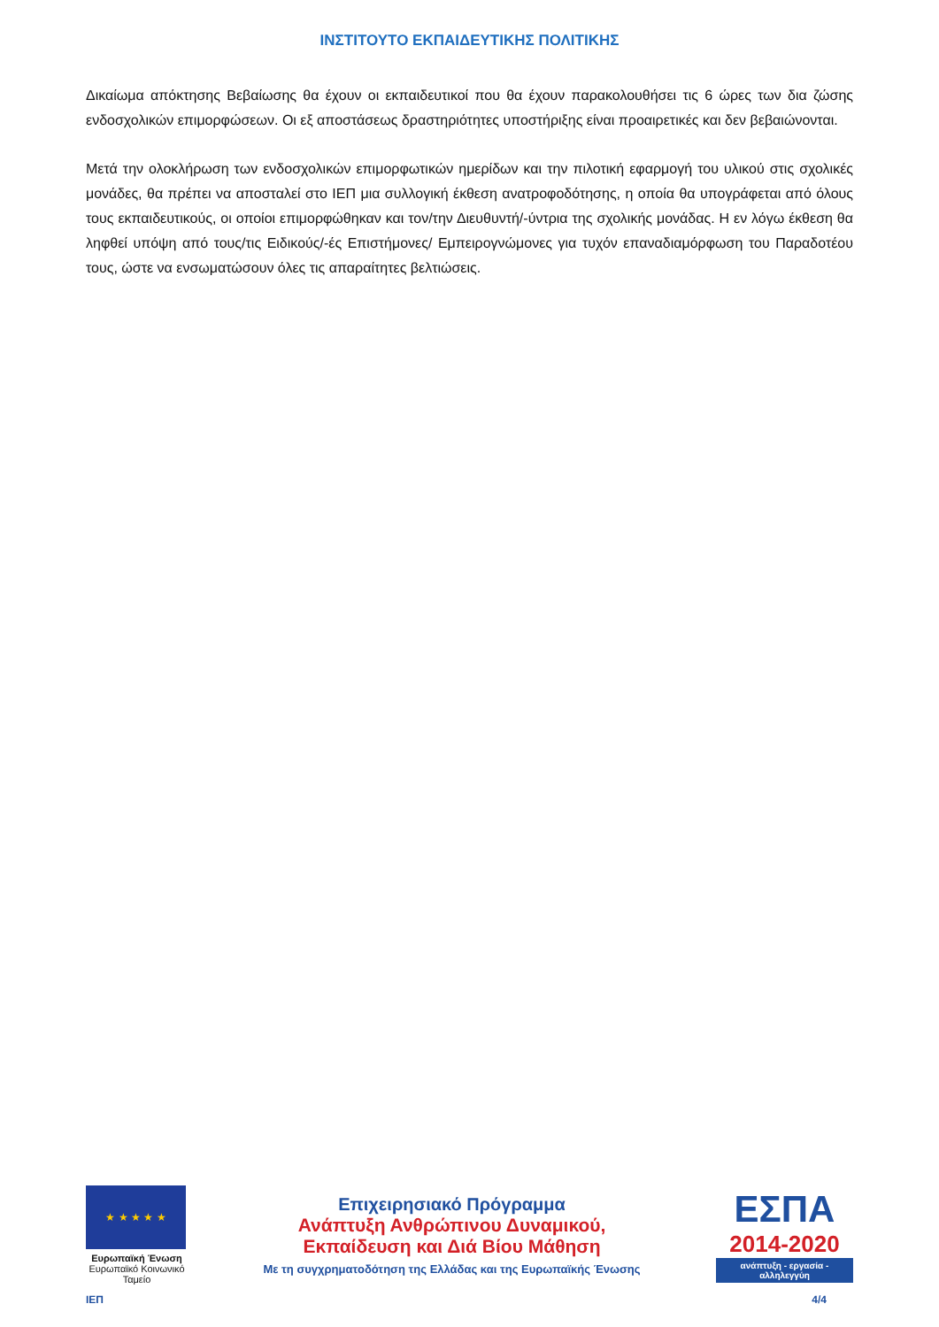ΙΝΣΤΙΤΟΥΤΟ ΕΚΠΑΙΔΕΥΤΙΚΗΣ ΠΟΛΙΤΙΚΗΣ
Δικαίωμα απόκτησης Βεβαίωσης θα έχουν οι εκπαιδευτικοί που θα έχουν παρακολουθήσει τις 6 ώρες των δια ζώσης ενδοσχολικών επιμορφώσεων. Οι εξ αποστάσεως δραστηριότητες υποστήριξης είναι προαιρετικές και δεν βεβαιώνονται.
Μετά την ολοκλήρωση των ενδοσχολικών επιμορφωτικών ημερίδων και την πιλοτική εφαρμογή του υλικού στις σχολικές μονάδες, θα πρέπει να αποσταλεί στο ΙΕΠ μια συλλογική έκθεση ανατροφοδότησης, η οποία θα υπογράφεται από όλους τους εκπαιδευτικούς, οι οποίοι επιμορφώθηκαν και τον/την Διευθυντή/-ύντρια της σχολικής μονάδας. Η εν λόγω έκθεση θα ληφθεί υπόψη από τους/τις Ειδικούς/-ές Επιστήμονες/ Εμπειρογνώμονες για τυχόν επαναδιαμόρφωση του Παραδοτέου τους, ώστε να ενσωματώσουν όλες τις απαραίτητες βελτιώσεις.
★ ★ ★ ★ ★
Ευρωπαϊκή Ένωση
Ευρωπαϊκό Κοινωνικό Ταμείο
Επιχειρησιακό Πρόγραμμα
Ανάπτυξη Ανθρώπινου Δυναμικού,
Εκπαίδευση και Διά Βίου Μάθηση
Με τη συγχρηματοδότηση της Ελλάδας και της Ευρωπαϊκής Ένωσης
ΕΣΠΑ
2014-2020
ανάπτυξη - εργασία - αλληλεγγύη
ΙΕΠ 4/4